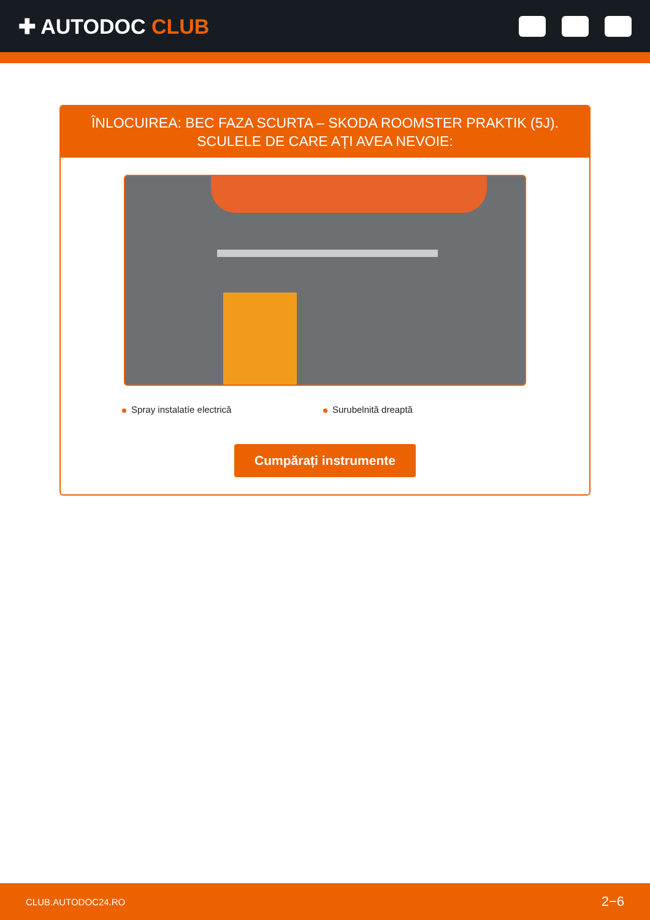✚ AUTODOC CLUB
ÎNLOCUIREA: BEC FAZA SCURTA – SKODA ROOMSTER PRAKTIK (5J). SCULELE DE CARE AȚI AVEA NEVOIE:
Spray instalatíe electrică Surubelnită dreaptă
Cumpărați instrumente
CLUB.AUTODOC24.RO 2−6